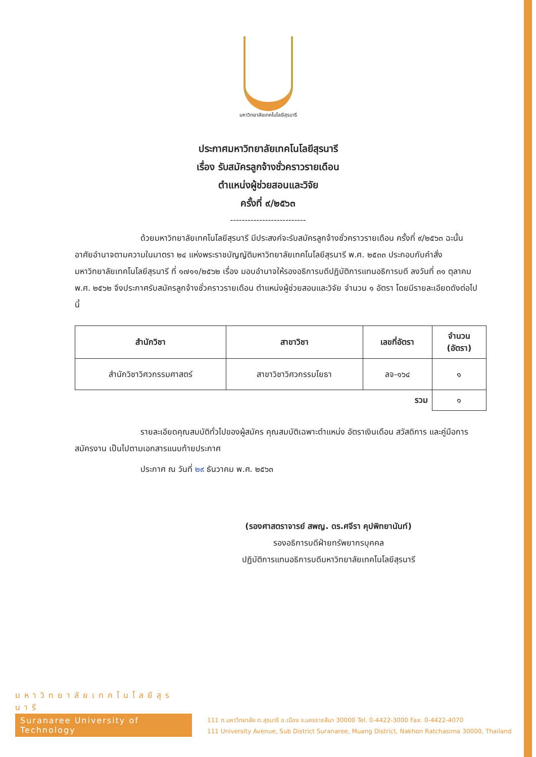มหาวิทยาลัยเทคโนโลยีสุรนารี
ประกาศมหาวิทยาลัยเทคโนโลยีสุรนารี
เรื่อง รับสมัครลูกจ้างชั่วคราวรายเดือน
ตำแหน่งผู้ช่วยสอนและวิจัย
ครั้งที่ ๙/๒๕๖๓
--------------------------
ด้วยมหาวิทยาลัยเทคโนโลยีสุรนารี มีประสงค์จะรับสมัครลูกจ้างชั่วคราวรายเดือน ครั้งที่ ๙/๒๕๖๓ ฉะนั้น อาศัยอำนาจตามความในมาตรา ๒๔ แห่งพระราชบัญญัติมหาวิทยาลัยเทคโนโลยีสุรนารี พ.ศ. ๒๕๓๓ ประกอบกับคำสั่งมหาวิทยาลัยเทคโนโลยีสุรนารี ที่ ๑๗๑๑/๒๕๖๒ เรื่อง มอบอำนาจให้รองอธิการบดีปฏิบัติการแทนอธิการบดี ลงวันที่ ๓๑ ตุลาคม พ.ศ. ๒๕๖๒ จึงประกาศรับสมัครลูกจ้างชั่วคราวรายเดือน ตำแหน่งผู้ช่วยสอนและวิจัย จำนวน ๑ อัตรา โดยมีรายละเอียดดังต่อไปนี้
| สำนักวิชา | สาขาวิชา | เลขที่อัตรา | จำนวน (อัตรา) |
| --- | --- | --- | --- |
| สำนักวิชาวิศวกรรมศาสตร์ | สาขาวิชาวิศวกรรมโยธา | ลจ-๑๖๔ | ๑ |
| รวม | | | ๑ |
รายละเอียดคุณสมบัติทั่วไปของผู้สมัคร คุณสมบัติเฉพาะตำแหน่ง อัตราเงินเดือน สวัสดิการ และคู่มือการสมัครงาน เป็นไปตามเอกสารแนบท้ายประกาศ
ประกาศ ณ วันที่ ๒๙ ธันวาคม พ.ศ. ๒๕๖๓
(รองศาสตราจารย์ สพญ. ดร.ศจีรา คุปพิทยานันท์)
รองอธิการบดีฝ่ายทรัพยากรบุคคล
ปฏิบัติการแทนอธิการบดีมหาวิทยาลัยเทคโนโลยีสุรนารี
มหาวิทยาลัยเทคโนโลยีสุรนารี
Suranaree University of Technology
111 ถ.มหาวิทยาลัย ต.สุรนารี อ.เมือง จ.นครราชสีมา 30000 Tel. 0-4422-3000 Fax. 0-4422-4070
111 University Avenue, Sub District Suranaree, Muang District, Nakhon Ratchasima 30000, Thailand